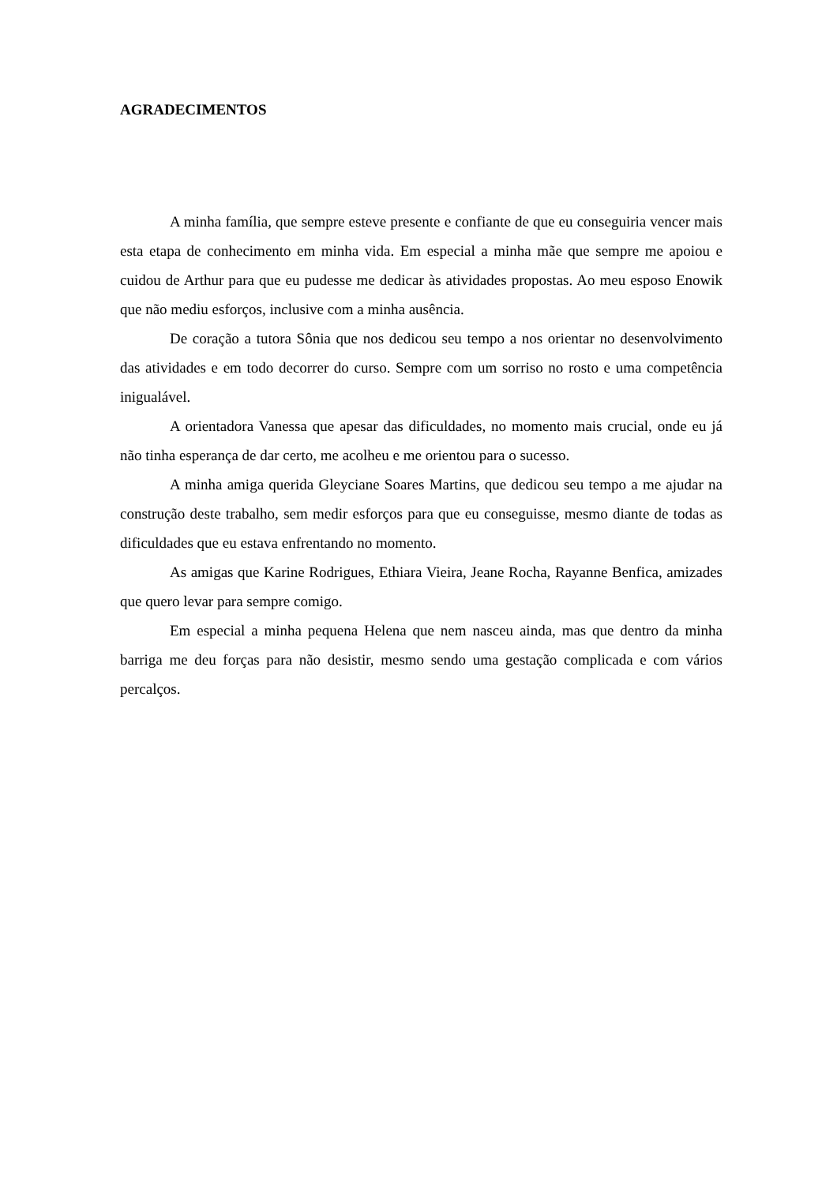AGRADECIMENTOS
A minha família, que sempre esteve presente e confiante de que eu conseguiria vencer mais esta etapa de conhecimento em minha vida. Em especial a minha mãe que sempre me apoiou e cuidou de Arthur para que eu pudesse me dedicar às atividades propostas. Ao meu esposo Enowik que não mediu esforços, inclusive com a minha ausência.
De coração a tutora Sônia que nos dedicou seu tempo a nos orientar no desenvolvimento das atividades e em todo decorrer do curso. Sempre com um sorriso no rosto e uma competência inigualável.
A orientadora Vanessa que apesar das dificuldades, no momento mais crucial, onde eu já não tinha esperança de dar certo, me acolheu e me orientou para o sucesso.
A minha amiga querida Gleyciane Soares Martins, que dedicou seu tempo a me ajudar na construção deste trabalho, sem medir esforços para que eu conseguisse, mesmo diante de todas as dificuldades que eu estava enfrentando no momento.
As amigas que Karine Rodrigues, Ethiara Vieira, Jeane Rocha, Rayanne Benfica, amizades que quero levar para sempre comigo.
Em especial a minha pequena Helena que nem nasceu ainda, mas que dentro da minha barriga me deu forças para não desistir, mesmo sendo uma gestação complicada e com vários percalços.